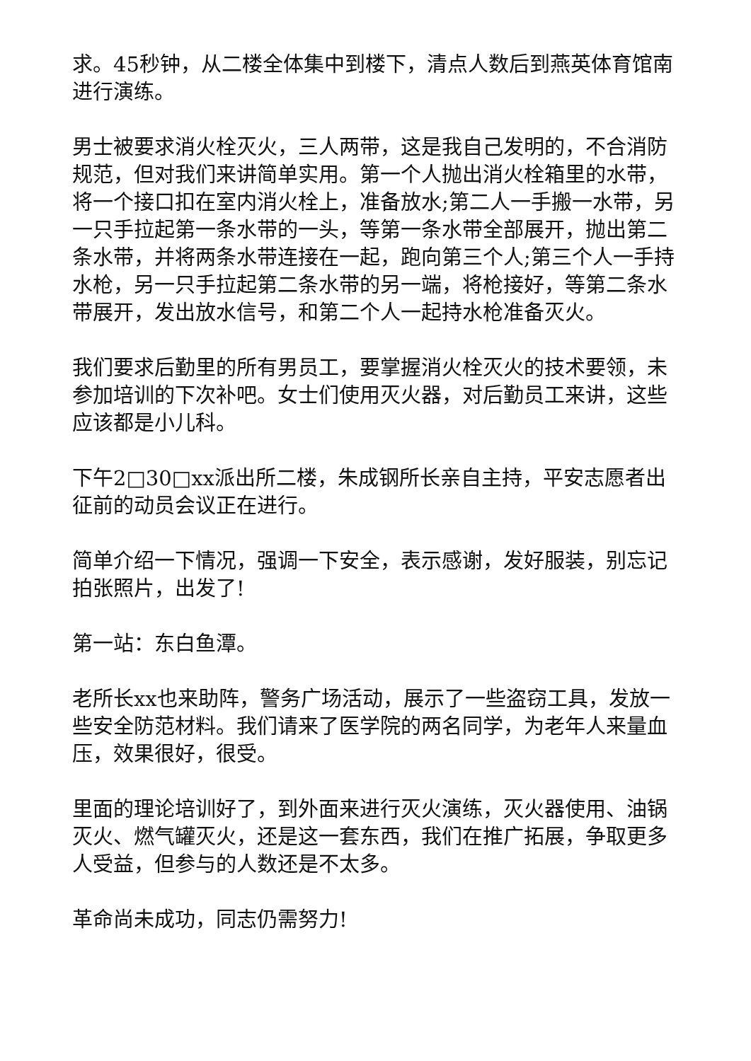求。45秒钟，从二楼全体集中到楼下，清点人数后到燕英体育馆南进行演练。
男士被要求消火栓灭火，三人两带，这是我自己发明的，不合消防规范，但对我们来讲简单实用。第一个人抛出消火栓箱里的水带，将一个接口扣在室内消火栓上，准备放水;第二人一手搬一水带，另一只手拉起第一条水带的一头，等第一条水带全部展开，抛出第二条水带，并将两条水带连接在一起，跑向第三个人;第三个人一手持水枪，另一只手拉起第二条水带的另一端，将枪接好，等第二条水带展开，发出放水信号，和第二个人一起持水枪准备灭火。
我们要求后勤里的所有男员工，要掌握消火栓灭火的技术要领，未参加培训的下次补吧。女士们使用灭火器，对后勤员工来讲，这些应该都是小儿科。
下午2□30□xx派出所二楼，朱成钢所长亲自主持，平安志愿者出征前的动员会议正在进行。
简单介绍一下情况，强调一下安全，表示感谢，发好服装，别忘记拍张照片，出发了!
第一站：东白鱼潭。
老所长xx也来助阵，警务广场活动，展示了一些盗窃工具，发放一些安全防范材料。我们请来了医学院的两名同学，为老年人来量血压，效果很好，很受。
里面的理论培训好了，到外面来进行灭火演练，灭火器使用、油锅灭火、燃气罐灭火，还是这一套东西，我们在推广拓展，争取更多人受益，但参与的人数还是不太多。
革命尚未成功，同志仍需努力!